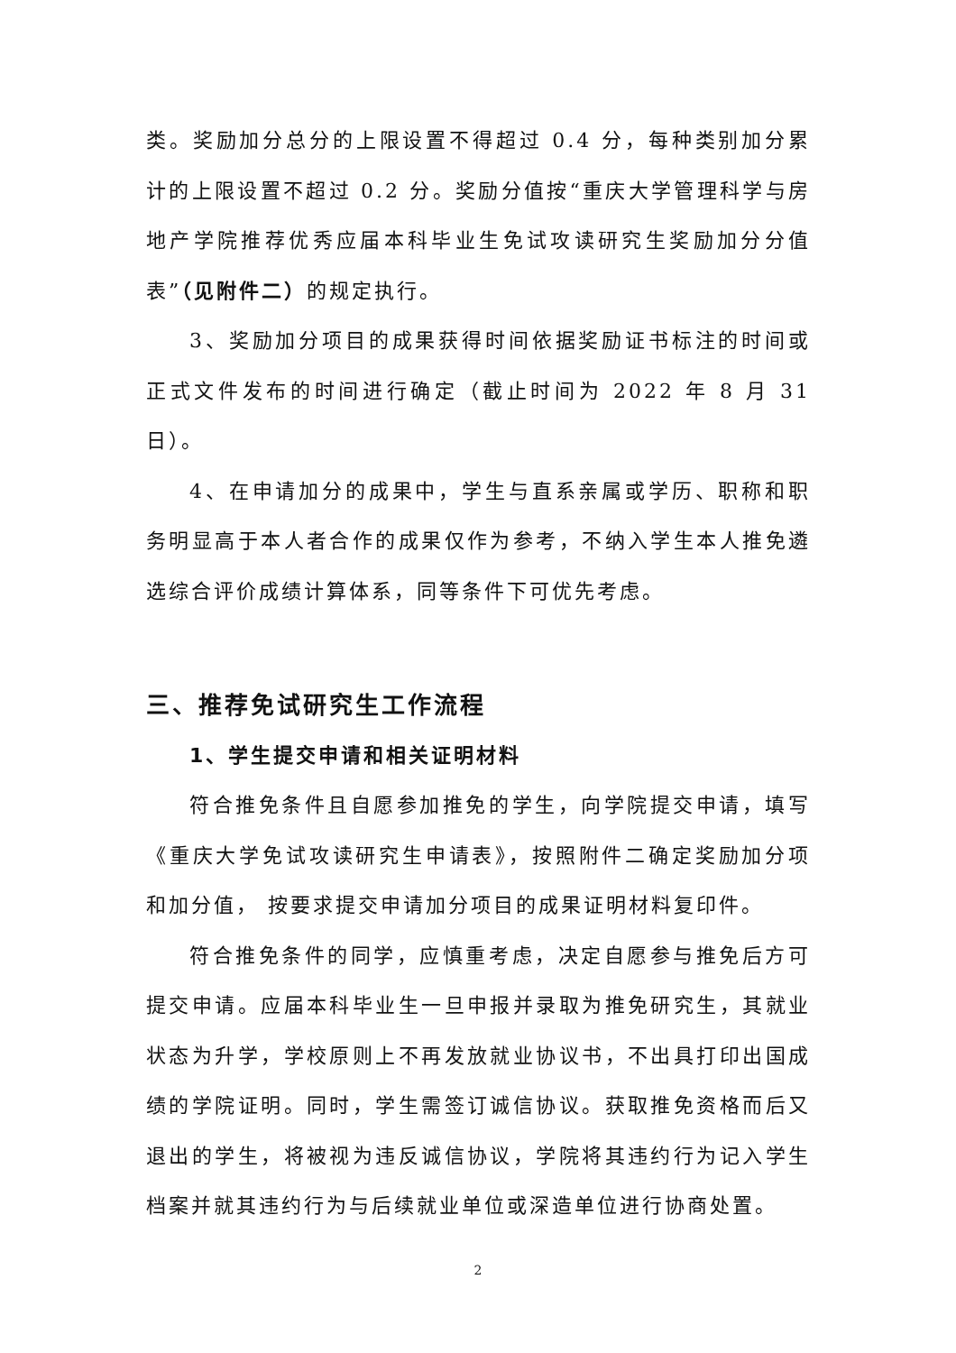类。奖励加分总分的上限设置不得超过 0.4 分，每种类别加分累计的上限设置不超过 0.2 分。奖励分值按“重庆大学管理科学与房地产学院推荐优秀应届本科毕业生免试攻读研究生奖励加分分值表”（见附件二）的规定执行。
3、奖励加分项目的成果获得时间依据奖励证书标注的时间或正式文件发布的时间进行确定（截止时间为 2022 年 8 月 31 日）。
4、在申请加分的成果中，学生与直系亲属或学历、职称和职务明显高于本人者合作的成果仅作为参考，不纳入学生本人推免遴选综合评价成绩计算体系，同等条件下可优先考虑。
三、推荐免试研究生工作流程
1、学生提交申请和相关证明材料
符合推免条件且自愿参加推免的学生，向学院提交申请，填写《重庆大学免试攻读研究生申请表》，按照附件二确定奖励加分项和加分值， 按要求提交申请加分项目的成果证明材料复印件。
符合推免条件的同学，应慎重考虑，决定自愿参与推免后方可提交申请。应届本科毕业生一旦申报并录取为推免研究生，其就业状态为升学，学校原则上不再发放就业协议书，不出具打印出国成绩的学院证明。同时，学生需签订诚信协议。获取推免资格而后又退出的学生，将被视为违反诚信协议，学院将其违约行为记入学生档案并就其违约行为与后续就业单位或深造单位进行协商处置。
2